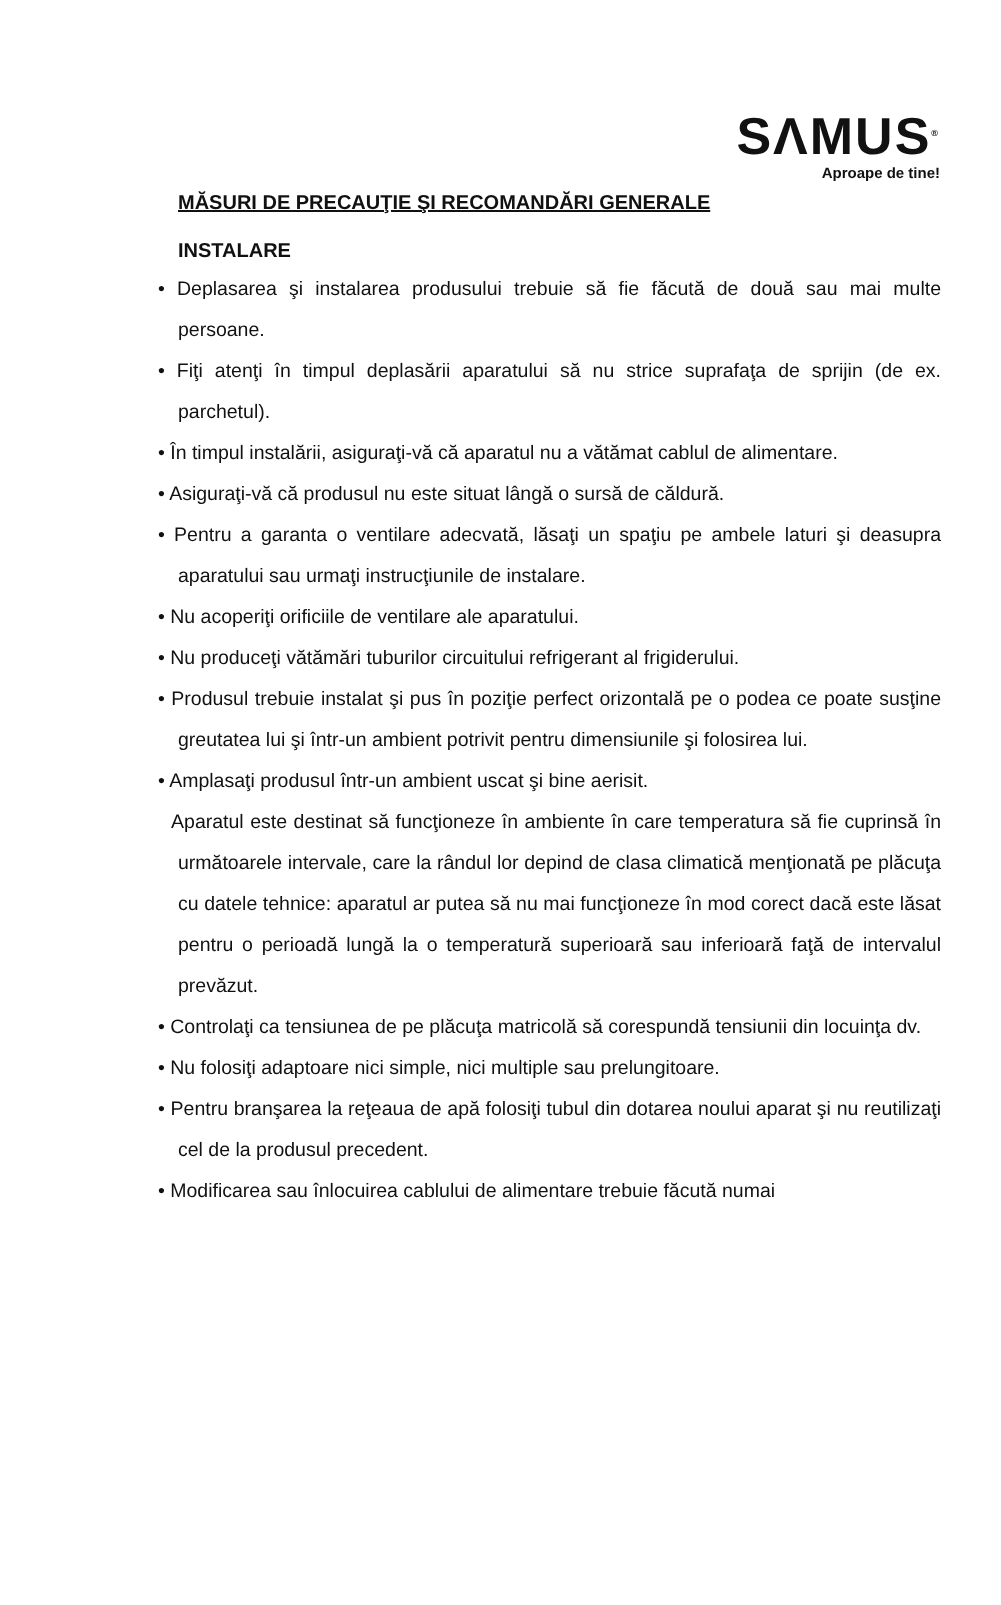SΛMUS<sup>®</sup>
Aproape de tine!
MĂSURI DE PRECAUŢIE ŞI RECOMANDĂRI GENERALE
INSTALARE
• Deplasarea şi instalarea produsului trebuie să fie făcută de două sau mai multe persoane.
• Fiţi atenţi în timpul deplasării aparatului să nu strice suprafaţa de sprijin (de ex. parchetul).
• În timpul instalării, asiguraţi-vă că aparatul nu a vătămat cablul de alimentare.
• Asiguraţi-vă că produsul nu este situat lângă o sursă de căldură.
• Pentru a garanta o ventilare adecvată, lăsaţi un spaţiu pe ambele laturi şi deasupra aparatului sau urmaţi instrucţiunile de instalare.
• Nu acoperiţi orificiile de ventilare ale aparatului.
• Nu produceţi vătămări tuburilor circuitului refrigerant al frigiderului.
• Produsul trebuie instalat şi pus în poziţie perfect orizontală pe o podea ce poate susţine greutatea lui şi într-un ambient potrivit pentru dimensiunile şi folosirea lui.
• Amplasaţi produsul într-un ambient uscat şi bine aerisit.
Aparatul este destinat să funcţioneze în ambiente în care temperatura să fie cuprinsă în următoarele intervale, care la rândul lor depind de clasa climatică menţionată pe plăcuţa cu datele tehnice: aparatul ar putea să nu mai funcţioneze în mod corect dacă este lăsat pentru o perioadă lungă la o temperatură superioară sau inferioară faţă de intervalul prevăzut.
• Controlaţi ca tensiunea de pe plăcuţa matricolă să corespundă tensiunii din locuinţa dv.
• Nu folosiţi adaptoare nici simple, nici multiple sau prelungitoare.
• Pentru branşarea la reţeaua de apă folosiţi tubul din dotarea noului aparat şi nu reutilizaţi cel de la produsul precedent.
• Modificarea sau înlocuirea cablului de alimentare trebuie făcută numai